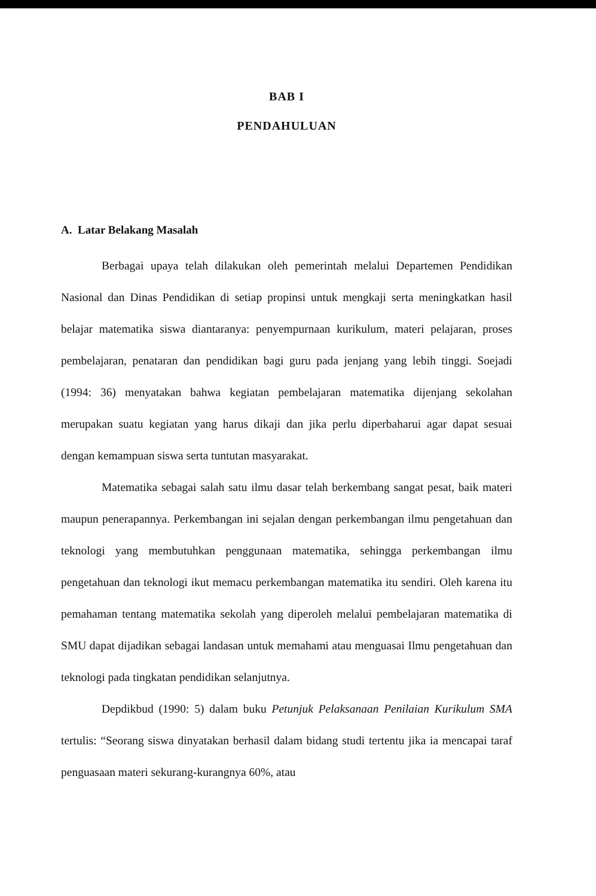BAB I
PENDAHULUAN
A. Latar Belakang Masalah
Berbagai upaya telah dilakukan oleh pemerintah melalui Departemen Pendidikan Nasional dan Dinas Pendidikan di setiap propinsi untuk mengkaji serta meningkatkan hasil belajar matematika siswa diantaranya: penyempurnaan kurikulum, materi pelajaran, proses pembelajaran, penataran dan pendidikan bagi guru pada jenjang yang lebih tinggi. Soejadi (1994: 36) menyatakan bahwa kegiatan pembelajaran matematika dijenjang sekolahan merupakan suatu kegiatan yang harus dikaji dan jika perlu diperbaharui agar dapat sesuai dengan kemampuan siswa serta tuntutan masyarakat.
Matematika sebagai salah satu ilmu dasar telah berkembang sangat pesat, baik materi maupun penerapannya. Perkembangan ini sejalan dengan perkembangan ilmu pengetahuan dan teknologi yang membutuhkan penggunaan matematika, sehingga perkembangan ilmu pengetahuan dan teknologi ikut memacu perkembangan matematika itu sendiri. Oleh karena itu pemahaman tentang matematika sekolah yang diperoleh melalui pembelajaran matematika di SMU dapat dijadikan sebagai landasan untuk memahami atau menguasai Ilmu pengetahuan dan teknologi pada tingkatan pendidikan selanjutnya.
Depdikbud (1990: 5) dalam buku Petunjuk Pelaksanaan Penilaian Kurikulum SMA tertulis: “Seorang siswa dinyatakan berhasil dalam bidang studi tertentu jika ia mencapai taraf penguasaan materi sekurang-kurangnya 60%, atau